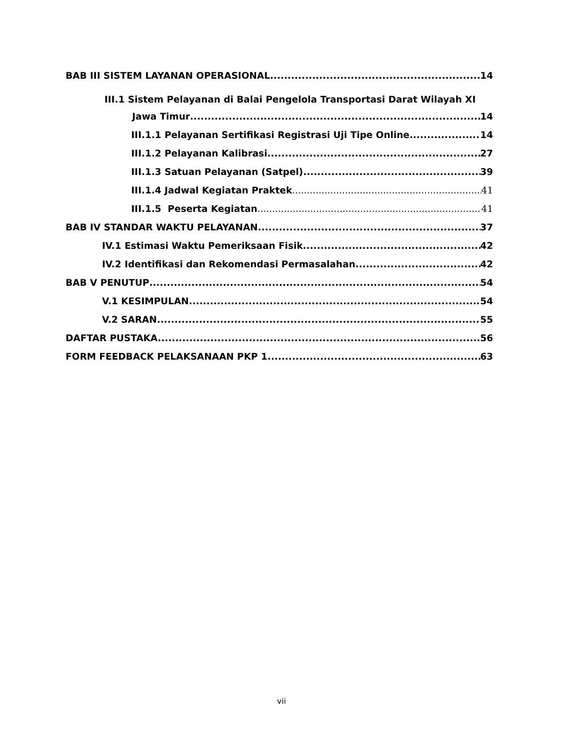BAB III SISTEM LAYANAN OPERASIONAL 14
III.1 Sistem Pelayanan di Balai Pengelola Transportasi Darat Wilayah XI
Jawa Timur 14
III.1.1 Pelayanan Sertifikasi Registrasi Uji Tipe Online 14
III.1.2 Pelayanan Kalibrasi 27
III.1.3 Satuan Pelayanan (Satpel) 39
III.1.4 Jadwal Kegiatan Praktek 41
III.1.5 Peserta Kegiatan 41
BAB IV STANDAR WAKTU PELAYANAN 37
IV.1 Estimasi Waktu Pemeriksaan Fisik 42
IV.2 Identifikasi dan Rekomendasi Permasalahan 42
BAB V PENUTUP 54
V.1 KESIMPULAN 54
V.2 SARAN 55
DAFTAR PUSTAKA 56
FORM FEEDBACK PELAKSANAAN PKP 1 63
vii